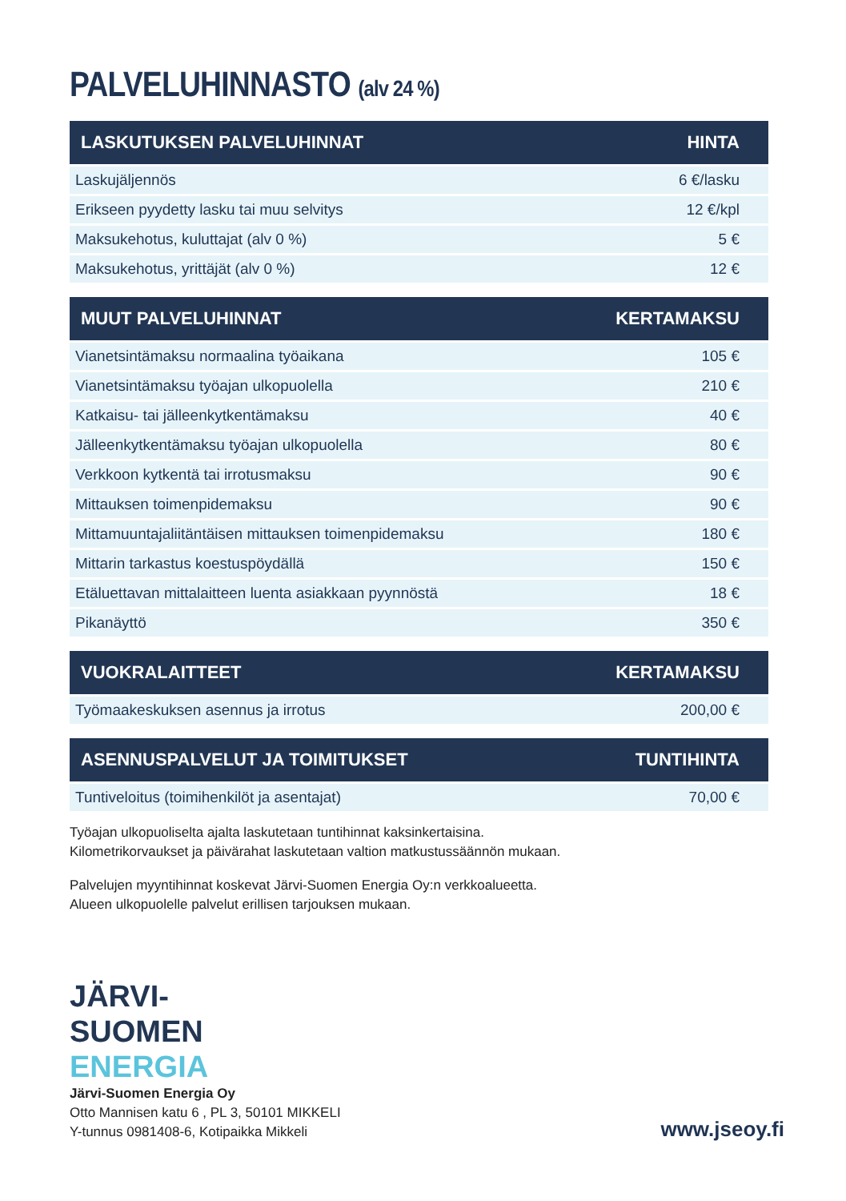PALVELUHINNASTO (alv 24 %)
| LASKUTUKSEN PALVELUHINNAT | HINTA |
| --- | --- |
| Laskujäljennös | 6 €/lasku |
| Erikseen pyydetty lasku tai muu selvitys | 12 €/kpl |
| Maksukehotus, kuluttajat (alv 0 %) | 5 € |
| Maksukehotus, yrittäjät (alv 0 %) | 12 € |
| MUUT PALVELUHINNAT | KERTAMAKSU |
| --- | --- |
| Vianetsintämaksu normaalina työaikana | 105 € |
| Vianetsintämaksu työajan ulkopuolella | 210 € |
| Katkaisu- tai jälleenkytkentämaksu | 40 € |
| Jälleenkytkentämaksu työajan ulkopuolella | 80 € |
| Verkkoon kytkentä tai irrotusmaksu | 90 € |
| Mittauksen toimenpidemaksu | 90 € |
| Mittamuuntajaliitäntäisen mittauksen toimenpidemaksu | 180 € |
| Mittarin tarkastus koestuspöydällä | 150 € |
| Etäluettavan mittalaitteen luenta asiakkaan pyynnöstä | 18 € |
| Pikanäyttö | 350 € |
| VUOKRALAITTEET | KERTAMAKSU |
| --- | --- |
| Työmaakeskuksen asennus ja irrotus | 200,00 € |
| ASENNUSPALVELUT JA TOIMITUKSET | TUNTIHINTA |
| --- | --- |
| Tuntiveloitus (toimihenkilöt ja asentajat) | 70,00 € |
Työajan ulkopuoliselta ajalta laskutetaan tuntihinnat kaksinkertaisina.
Kilometrikorvaukset ja päivärahat laskutetaan valtion matkustussäännön mukaan.
Palvelujen myyntihinnat koskevat Järvi-Suomen Energia Oy:n verkkoalueetta.
Alueen ulkopuolelle palvelut erillisen tarjouksen mukaan.
JÄRVI-
SUOMEN
ENERGIA
Järvi-Suomen Energia Oy
Otto Mannisen katu 6 , PL 3, 50101 MIKKELI
Y-tunnus 0981408-6, Kotipaikka Mikkeli
www.jseoy.fi